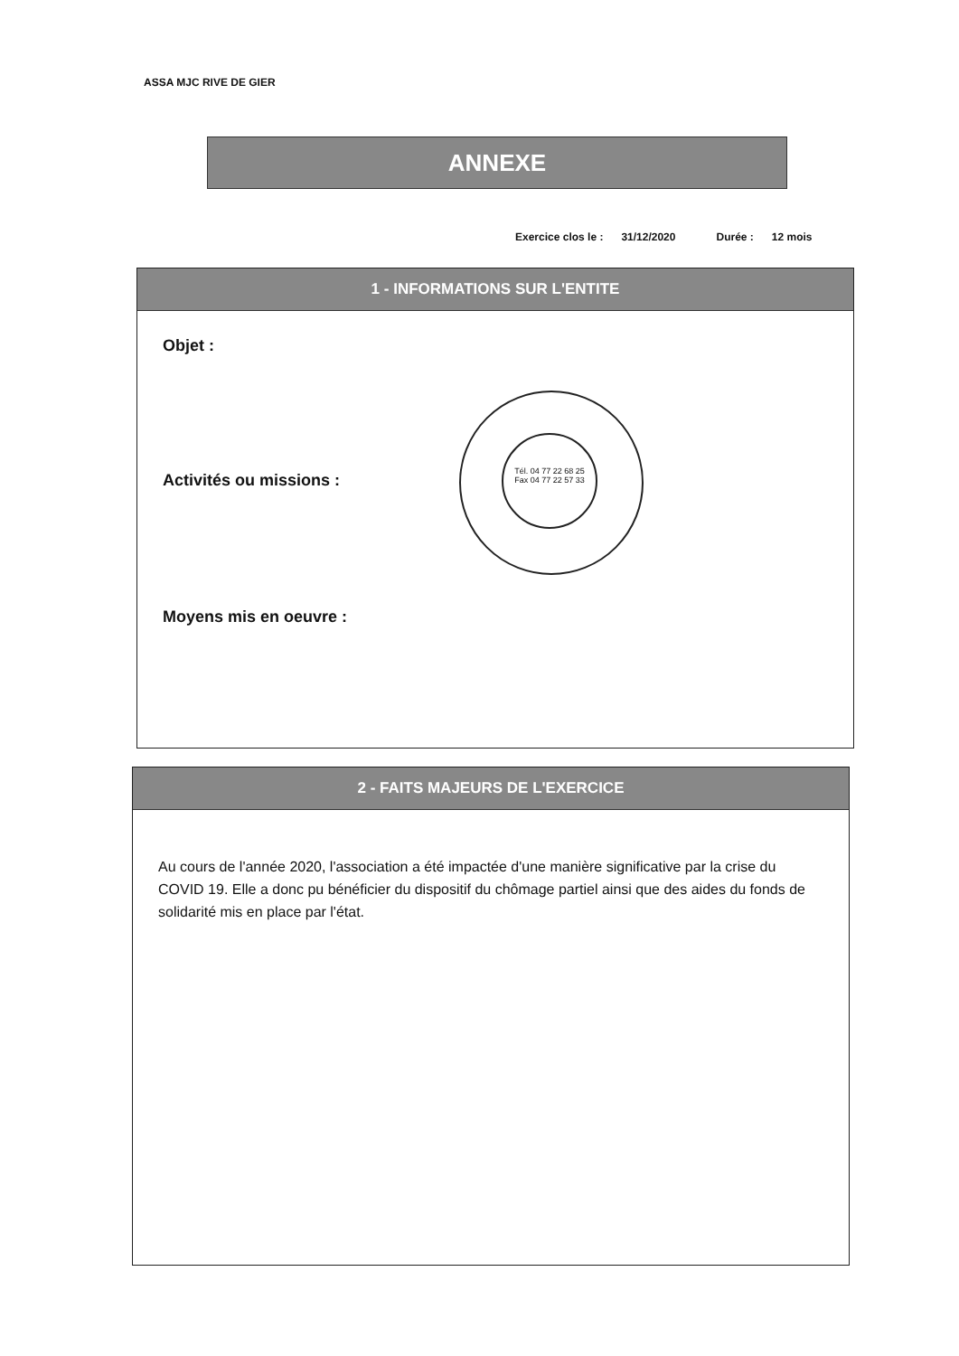ASSA MJC RIVE DE GIER
ANNEXE
Exercice clos le : 31/12/2020 Durée : 12 mois
1 - INFORMATIONS SUR L'ENTITE
Objet :
Activités ou missions :
Moyens mis en oeuvre :
Tél. 04 77 22 68 25
Fax 04 77 22 57 33
2 - FAITS MAJEURS DE L'EXERCICE
Au cours de l'année 2020, l'association a été impactée d'une manière significative par la crise du COVID 19. Elle a donc pu bénéficier du dispositif du chômage partiel ainsi que des aides du fonds de solidarité mis en place par l'état.